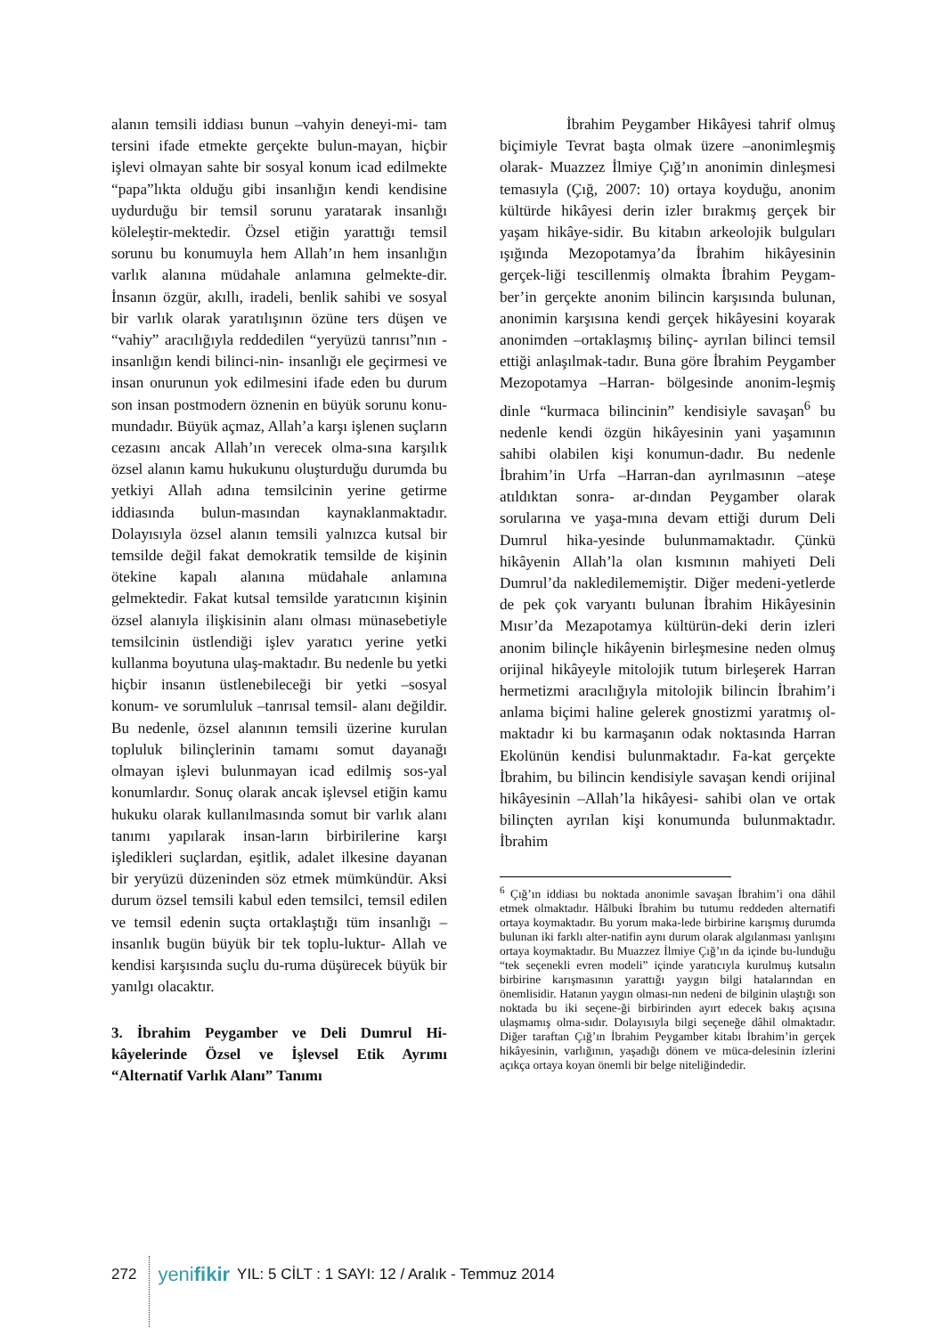alanın temsili iddiası bunun –vahyin deneyi-mi- tam tersini ifade etmekte gerçekte bulun-mayan, hiçbir işlevi olmayan sahte bir sosyal konum icad edilmekte “papa”lıkta olduğu gibi insanlığın kendi kendisine uydurduğu bir temsil sorunu yaratarak insanlığı köleleştir-mektedir. Özsel etiğin yarattığı temsil sorunu bu konumuyla hem Allah’ın hem insanlığın varlık alanına müdahale anlamına gelmekte-dir. İnsanın özgür, akıllı, iradeli, benlik sahibi ve sosyal bir varlık olarak yaratılışının özüne ters düşen ve “vahiy” aracılığıyla reddedilen “yeryüzü tanrısı”nın -insanlığın kendi bilinci-nin- insanlığı ele geçirmesi ve insan onurunun yok edilmesini ifade eden bu durum son insan postmodern öznenin en büyük sorunu konu-mundadır. Büyük açmaz, Allah’a karşı işlenen suçların cezasını ancak Allah’ın verecek olma-sına karşılık özsel alanın kamu hukukunu oluşturduğu durumda bu yetkiyi Allah adına temsilcinin yerine getirme iddiasında bulun-masından kaynaklanmaktadır. Dolayısıyla özsel alanın temsili yalnızca kutsal bir temsilde değil fakat demokratik temsilde de kişinin ötekine kapalı alanına müdahale anlamına gelmektedir. Fakat kutsal temsilde yaratıcının kişinin özsel alanıyla ilişkisinin alanı olması münasebetiyle temsilcinin üstlendiği işlev yaratıcı yerine yetki kullanma boyutuna ulaş-maktadır. Bu nedenle bu yetki hiçbir insanın üstlenebileceği bir yetki –sosyal konum- ve sorumluluk –tanrısal temsil- alanı değildir. Bu nedenle, özsel alanının temsili üzerine kurulan topluluk bilinçlerinin tamamı somut dayanağı olmayan işlevi bulunmayan icad edilmiş sos-yal konumlardır. Sonuç olarak ancak işlevsel etiğin kamu hukuku olarak kullanılmasında somut bir varlık alanı tanımı yapılarak insan-ların birbirilerine karşı işledikleri suçlardan, eşitlik, adalet ilkesine dayanan bir yeryüzü düzeninden söz etmek mümkündür. Aksi durum özsel temsili kabul eden temsilci, temsil edilen ve temsil edenin suçta ortaklaştığı tüm insanlığı –insanlık bugün büyük bir tek toplu-luktur- Allah ve kendisi karşısında suçlu du-ruma düşürecek büyük bir yanılgı olacaktır.
3. İbrahim Peygamber ve Deli Dumrul Hi-kâyelerinde Özsel ve İşlevsel Etik Ayrımı “Alternatif Varlık Alanı” Tanımı
İbrahim Peygamber Hikâyesi tahrif olmuş biçimiyle Tevrat başta olmak üzere –anonimleşmiş olarak- Muazzez İlmiye Çığ’ın anonimin dinleşmesi temasıyla (Çığ, 2007: 10) ortaya koyduğu, anonim kültürde hikâyesi derin izler bırakmış gerçek bir yaşam hikâye-sidir. Bu kitabın arkeolojik bulguları ışığında Mezopotamya’da İbrahim hikâyesinin gerçek-liği tescillenmiş olmakta İbrahim Peygam-ber’in gerçekte anonim bilincin karşısında bulunan, anonimin karşısına kendi gerçek hikâyesini koyarak anonimden –ortaklaşmış bilinç- ayrılan bilinci temsil ettiği anlaşılmak-tadır. Buna göre İbrahim Peygamber Mezopotamya –Harran- bölgesinde anonim-leşmiş dinle “kurmaca bilincinin” kendisiyle savaşan<sup>6</sup> bu nedenle kendi özgün hikâyesinin yani yaşamının sahibi olabilen kişi konumun-dadır. Bu nedenle İbrahim’in Urfa –Harran-dan ayrılmasının –ateşe atıldıktan sonra- ar-dından Peygamber olarak sorularına ve yaşa-mına devam ettiği durum Deli Dumrul hika-yesinde bulunmamaktadır. Çünkü hikâyenin Allah’la olan kısmının mahiyeti Deli Dumrul’da nakledilememiştir. Diğer medeni-yetlerde de pek çok varyantı bulunan İbrahim Hikâyesinin Mısır’da Mezapotamya kültürün-deki derin izleri anonim bilinçle hikâyenin birleşmesine neden olmuş orijinal hikâyeyle mitolojik tutum birleşerek Harran hermetizmi aracılığıyla mitolojik bilincin İbrahim’i anlama biçimi haline gelerek gnostizmi yaratmış ol-maktadır ki bu karmaşanın odak noktasında Harran Ekolünün kendisi bulunmaktadır. Fa-kat gerçekte İbrahim, bu bilincin kendisiyle savaşan kendi orijinal hikâyesinin –Allah’la hikâyesi- sahibi olan ve ortak bilinçten ayrılan kişi konumunda bulunmaktadır. İbrahim
<sup>6</sup> Çığ’ın iddiası bu noktada anonimle savaşan İbrahim’i ona dâhil etmek olmaktadır. Hâlbuki İbrahim bu tutumu reddeden alternatifi ortaya koymaktadır. Bu yorum maka-lede birbirine karışmış durumda bulunan iki farklı alter-natifin aynı durum olarak algılanması yanlışını ortaya koymaktadır. Bu Muazzez İlmiye Çığ’ın da içinde bu-lunduğu “tek seçenekli evren modeli” içinde yaratıcıyla kurulmuş kutsalın birbirine karışmasının yarattığı yaygın bilgi hatalarından en önemlisidir. Hatanın yaygın olması-nın nedeni de bilginin ulaştığı son noktada bu iki seçene-ği birbirinden ayırt edecek bakış açısına ulaşmamış olma-sıdır. Dolayısıyla bilgi seçeneğe dâhil olmaktadır. Diğer taraftan Çığ’ın İbrahim Peygamber kitabı İbrahim’in gerçek hikâyesinin, varlığının, yaşadığı dönem ve müca-delesinin izlerini açıkça ortaya koyan önemli bir belge niteliğindedir.
272 yenifikir YIL: 5 CİLT : 1 SAYI: 12 / Aralık - Temmuz 2014